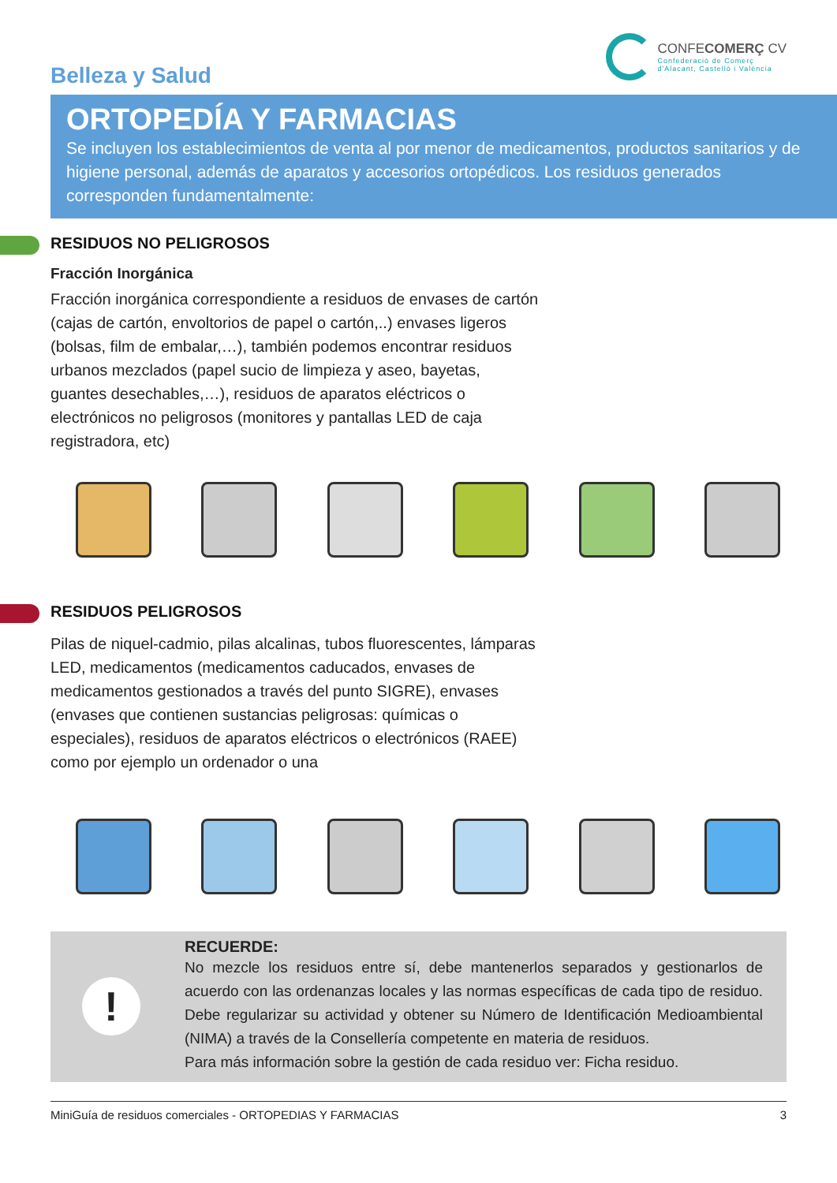Belleza y Salud
CONFECOMERÇ CV
Confederació de Comerç
d'Alacant, Castelló i València
ORTOPEDÍA Y FARMACIAS
Se incluyen los establecimientos de venta al por menor de medicamentos, productos sanitarios y de higiene personal, además de aparatos y accesorios ortopédicos. Los residuos generados corresponden fundamentalmente:
RESIDUOS NO PELIGROSOS
Fracción Inorgánica
Fracción inorgánica correspondiente a residuos de envases de cartón (cajas de cartón, envoltorios de papel o cartón,..) envases ligeros (bolsas, film de embalar,…), también podemos encontrar residuos urbanos mezclados (papel sucio de limpieza y aseo, bayetas, guantes desechables,…), residuos de aparatos eléctricos o electrónicos no peligrosos (monitores y pantallas LED de caja registradora, etc)
RESIDUOS PELIGROSOS
Pilas de niquel-cadmio, pilas alcalinas, tubos fluorescentes, lámparas LED, medicamentos (medicamentos caducados, envases de medicamentos gestionados a través del punto SIGRE), envases (envases que contienen sustancias peligrosas: químicas o especiales), residuos de aparatos eléctricos o electrónicos (RAEE) como por ejemplo un ordenador o una
!
RECUERDE:
No mezcle los residuos entre sí, debe mantenerlos separados y gestionarlos de acuerdo con las ordenanzas locales y las normas específicas de cada tipo de residuo. Debe regularizar su actividad y obtener su Número de Identificación Medioambiental (NIMA) a través de la Consellería competente en materia de residuos.
Para más información sobre la gestión de cada residuo ver: Ficha residuo.
MiniGuía de residuos comerciales - ORTOPEDIAS Y FARMACIAS 3